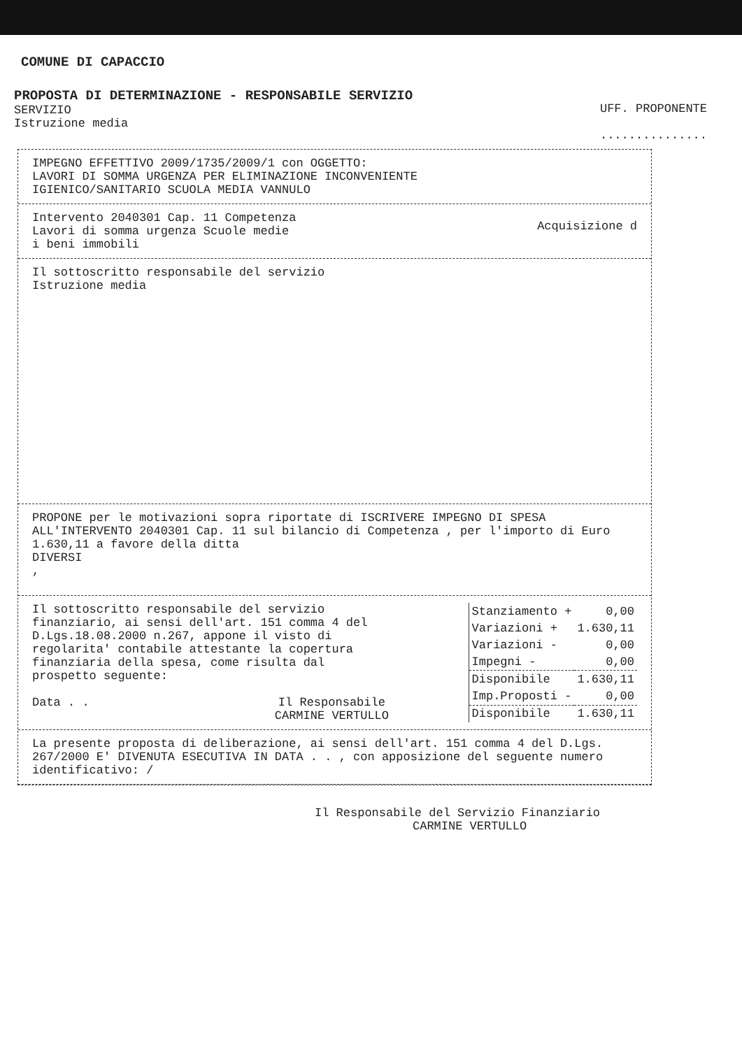COMUNE DI CAPACCIO
PROPOSTA DI DETERMINAZIONE - RESPONSABILE SERVIZIO
SERVIZIO
Istruzione media
UFF. PROPONENTE
...............
IMPEGNO EFFETTIVO 2009/1735/2009/1 con OGGETTO:
LAVORI DI SOMMA URGENZA PER ELIMINAZIONE INCONVENIENTE
IGIENICO/SANITARIO SCUOLA MEDIA VANNULO
Intervento 2040301 Cap. 11 Competenza
Lavori di somma urgenza Scuole medie
Acquisizione d
i beni immobili
Il sottoscritto responsabile del servizio
Istruzione media
PROPONE per le motivazioni sopra riportate di ISCRIVERE IMPEGNO DI SPESA ALL'INTERVENTO 2040301 Cap. 11 sul bilancio di Competenza , per l'importo di Euro 1.630,11 a favore della ditta
DIVERSI
,
Il sottoscritto responsabile del servizio finanziario, ai sensi dell'art. 151 comma 4 del D.Lgs.18.08.2000 n.267, appone il visto di regolarita' contabile attestante la copertura finanziaria della spesa, come risulta dal prospetto seguente:
Data . . Il Responsabile
CARMINE VERTULLO
| Stanziamento + | 0,00 |
| Variazioni + | 1.630,11 |
| Variazioni - | 0,00 |
| Impegni - | 0,00 |
| Disponibile | 1.630,11 |
| Imp.Proposti - | 0,00 |
| Disponibile | 1.630,11 |
La presente proposta di deliberazione, ai sensi dell'art. 151 comma 4 del D.Lgs. 267/2000 E' DIVENUTA ESECUTIVA IN DATA . . , con apposizione del seguente numero identificativo: /
Il Responsabile del Servizio Finanziario
CARMINE VERTULLO